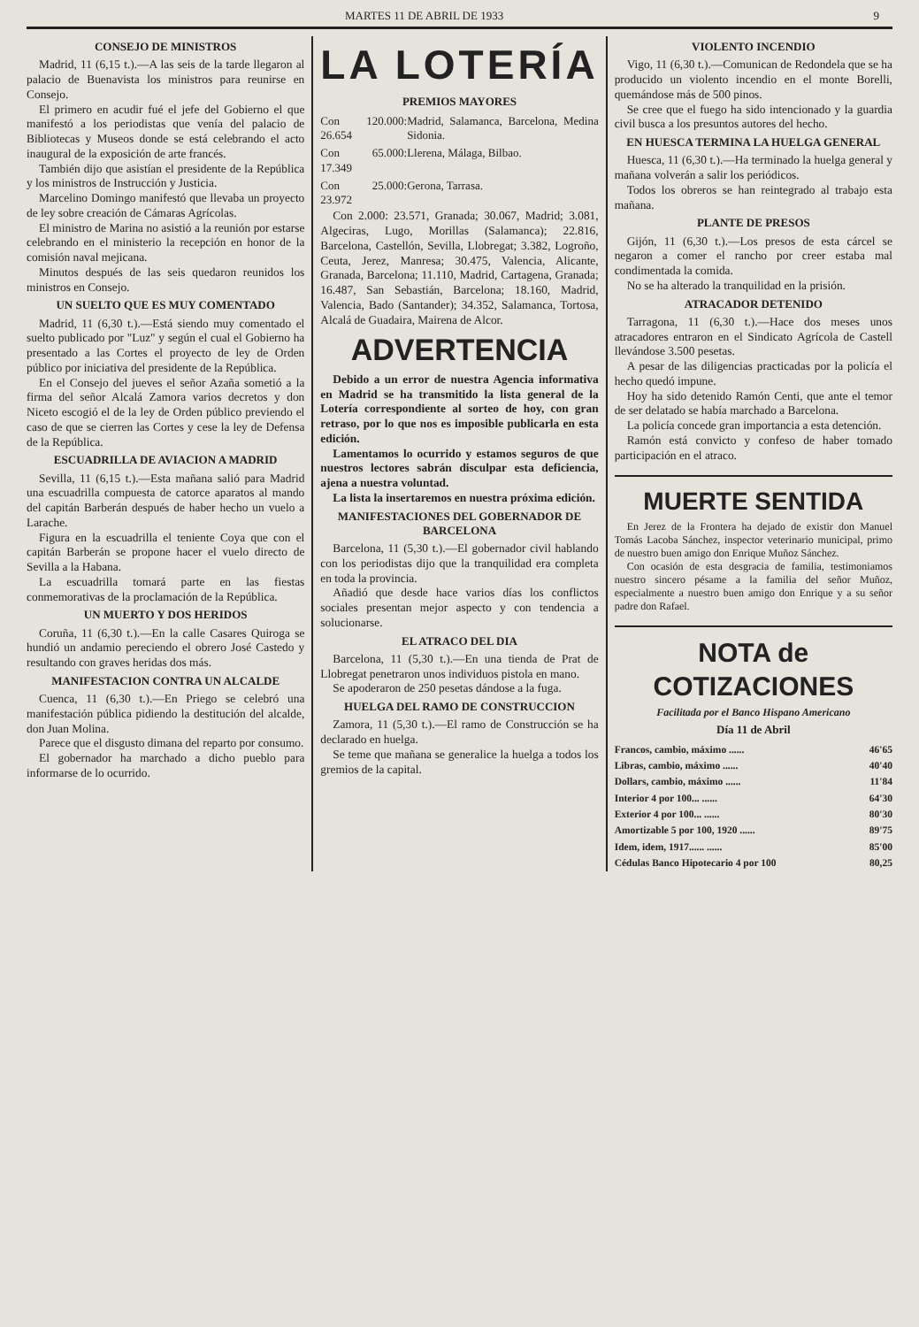MARTES 11 DE ABRIL DE 1933 9
CONSEJO DE MINISTROS
Madrid, 11 (6,15 t.).—A las seis de la tarde llegaron al palacio de Buenavista los ministros para reunirse en Consejo.
El primero en acudir fué el jefe del Gobierno el que manifestó a los periodistas que venía del palacio de Bibliotecas y Museos donde se está celebrando el acto inaugural de la exposición de arte francés.
También dijo que asistían el presidente de la República y los ministros de Instrucción y Justicia.
Marcelino Domingo manifestó que llevaba un proyecto de ley sobre creación de Cámaras Agrícolas.
El ministro de Marina no asistió a la reunión por estarse celebrando en el ministerio la recepción en honor de la comisión naval mejicana.
Minutos después de las seis quedaron reunidos los ministros en Consejo.
UN SUELTO QUE ES MUY COMENTADO
Madrid, 11 (6,30 t.).—Está siendo muy comentado el suelto publicado por "Luz" y según el cual el Gobierno ha presentado a las Cortes el proyecto de ley de Orden público por iniciativa del presidente de la República.
En el Consejo del jueves el señor Azaña sometió a la firma del señor Alcalá Zamora varios decretos y don Niceto escogió el de la ley de Orden público previendo el caso de que se cierren las Cortes y cese la ley de Defensa de la República.
ESCUADRILLA DE AVIACION A MADRID
Sevilla, 11 (6,15 t.).—Esta mañana salió para Madrid una escuadrilla compuesta de catorce aparatos al mando del capitán Barberán después de haber hecho un vuelo a Larache.
Figura en la escuadrilla el teniente Coya que con el capitán Barberán se propone hacer el vuelo directo de Sevilla a la Habana.
La escuadrilla tomará parte en las fiestas conmemorativas de la proclamación de la República.
UN MUERTO Y DOS HERIDOS
Coruña, 11 (6,30 t.).—En la calle Casares Quiroga se hundió un andamio pereciendo el obrero José Castedo y resultando con graves heridas dos más.
MANIFESTACION CONTRA UN ALCALDE
Cuenca, 11 (6,30 t.).—En Priego se celebró una manifestación pública pidiendo la destitución del alcalde, don Juan Molina.
Parece que el disgusto dimana del reparto por consumo.
El gobernador ha marchado a dicho pueblo para informarse de lo ocurrido.
LA LOTERÍA
PREMIOS MAYORES
| Con 120.000: 26.654 | Madrid, Salamanca, Barcelona, Medina Sidonia. |
| Con 65.000: 17.349 | Llerena, Málaga, Bilbao. |
| Con 25.000: 23.972 | Gerona, Tarrasa. |
Con 2.000: 23.571, Granada; 30.067, Madrid; 3.081, Algeciras, Lugo, Morillas (Salamanca); 22.816, Barcelona, Castellón, Sevilla, Llobregat; 3.382, Logroño, Ceuta, Jerez, Manresa; 30.475, Valencia, Alicante, Granada, Barcelona; 11.110, Madrid, Cartagena, Granada; 16.487, San Sebastián, Barcelona; 18.160, Madrid, Valencia, Bado (Santander); 34.352, Salamanca, Tortosa, Alcalá de Guadaira, Mairena de Alcor.
ADVERTENCIA
Debido a un error de nuestra Agencia informativa en Madrid se ha transmitido la lista general de la Lotería correspondiente al sorteo de hoy, con gran retraso, por lo que nos es imposible publicarla en esta edición.
Lamentamos lo ocurrido y estamos seguros de que nuestros lectores sabrán disculpar esta deficiencia, ajena a nuestra voluntad.
La lista la insertaremos en nuestra próxima edición.
MANIFESTACIONES DEL GOBERNADOR DE BARCELONA
Barcelona, 11 (5,30 t.).—El gobernador civil hablando con los periodistas dijo que la tranquilidad era completa en toda la provincia.
Añadió que desde hace varios días los conflictos sociales presentan mejor aspecto y con tendencia a solucionarse.
EL ATRACO DEL DIA
Barcelona, 11 (5,30 t.).—En una tienda de Prat de Llobregat penetraron unos individuos pistola en mano.
Se apoderaron de 250 pesetas dándose a la fuga.
HUELGA DEL RAMO DE CONSTRUCCION
Zamora, 11 (5,30 t.).—El ramo de Construcción se ha declarado en huelga.
Se teme que mañana se generalice la huelga a todos los gremios de la capital.
VIOLENTO INCENDIO
Vigo, 11 (6,30 t.).—Comunican de Redondela que se ha producido un violento incendio en el monte Borelli, quemándose más de 500 pinos.
Se cree que el fuego ha sido intencionado y la guardia civil busca a los presuntos autores del hecho.
EN HUESCA TERMINA LA HUELGA GENERAL
Huesca, 11 (6,30 t.).—Ha terminado la huelga general y mañana volverán a salir los periódicos.
Todos los obreros se han reintegrado al trabajo esta mañana.
PLANTE DE PRESOS
Gijón, 11 (6,30 t.).—Los presos de esta cárcel se negaron a comer el rancho por creer estaba mal condimentada la comida.
No se ha alterado la tranquilidad en la prisión.
ATRACADOR DETENIDO
Tarragona, 11 (6,30 t.).—Hace dos meses unos atracadores entraron en el Sindicato Agrícola de Castell llevándose 3.500 pesetas.
A pesar de las diligencias practicadas por la policía el hecho quedó impune.
Hoy ha sido detenido Ramón Centi, que ante el temor de ser delatado se había marchado a Barcelona.
La policía concede gran importancia a esta detención.
Ramón está convicto y confeso de haber tomado participación en el atraco.
MUERTE SENTIDA
En Jerez de la Frontera ha dejado de existir don Manuel Tomás Lacoba Sánchez, inspector veterinario municipal, primo de nuestro buen amigo don Enrique Muñoz Sánchez.
Con ocasión de esta desgracia de familia, testimoniamos nuestro sincero pésame a la familia del señor Muñoz, especialmente a nuestro buen amigo don Enrique y a su señor padre don Rafael.
NOTA de COTIZACIONES
Facilitada por el Banco Hispano Americano
Día 11 de Abril
| Francos, cambio, máximo ...... | 46'65 |
| Libras, cambio, máximo ...... | 40'40 |
| Dollars, cambio, máximo ...... | 11'84 |
| Interior 4 por 100... ...... | 64'30 |
| Exterior 4 por 100... ...... | 80'30 |
| Amortizable 5 por 100, 1920 ...... | 89'75 |
| Idem, idem, 1917...... ...... | 85'00 |
| Cédulas Banco Hipotecario 4 por 100 | 80,25 |